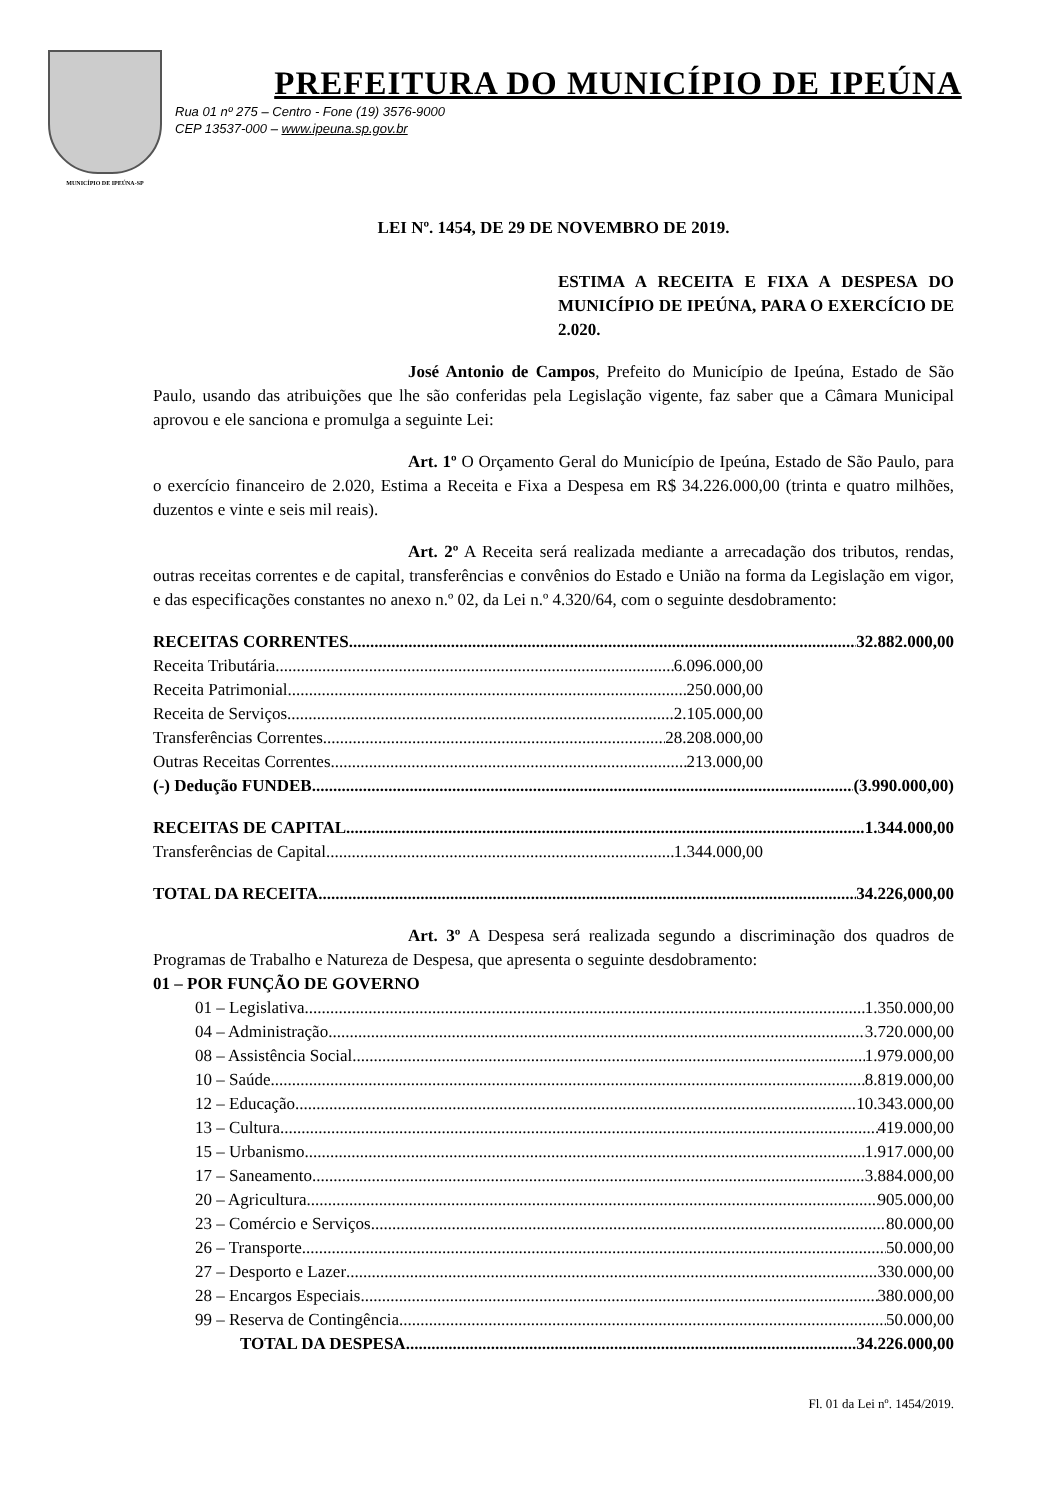MUNICÍPIO DE IPEÚNA-SP
PREFEITURA DO MUNICÍPIO DE IPEÚNA
Rua 01 nº 275 – Centro - Fone (19) 3576-9000
CEP 13537-000 – www.ipeuna.sp.gov.br
LEI Nº. 1454, DE 29 DE NOVEMBRO DE 2019.
ESTIMA A RECEITA E FIXA A DESPESA DO MUNICÍPIO DE IPEÚNA, PARA O EXERCÍCIO DE 2.020.
José Antonio de Campos, Prefeito do Município de Ipeúna, Estado de São Paulo, usando das atribuições que lhe são conferidas pela Legislação vigente, faz saber que a Câmara Municipal aprovou e ele sanciona e promulga a seguinte Lei:
Art. 1º O Orçamento Geral do Município de Ipeúna, Estado de São Paulo, para o exercício financeiro de 2.020, Estima a Receita e Fixa a Despesa em R$ 34.226.000,00 (trinta e quatro milhões, duzentos e vinte e seis mil reais).
Art. 2º A Receita será realizada mediante a arrecadação dos tributos, rendas, outras receitas correntes e de capital, transferências e convênios do Estado e União na forma da Legislação em vigor, e das especificações constantes no anexo n.º 02, da Lei n.º 4.320/64, com o seguinte desdobramento:
RECEITAS CORRENTES 32.882.000,00
Receita Tributária 6.096.000,00
Receita Patrimonial 250.000,00
Receita de Serviços 2.105.000,00
Transferências Correntes 28.208.000,00
Outras Receitas Correntes 213.000,00
(-) Dedução FUNDEB (3.990.000,00)
RECEITAS DE CAPITAL 1.344.000,00
Transferências de Capital 1.344.000,00
TOTAL DA RECEITA 34.226,000,00
Art. 3º A Despesa será realizada segundo a discriminação dos quadros de Programas de Trabalho e Natureza de Despesa, que apresenta o seguinte desdobramento:
01 – POR FUNÇÃO DE GOVERNO
01 – Legislativa 1.350.000,00
04 – Administração 3.720.000,00
08 – Assistência Social 1.979.000,00
10 – Saúde 8.819.000,00
12 – Educação 10.343.000,00
13 – Cultura 419.000,00
15 – Urbanismo 1.917.000,00
17 – Saneamento 3.884.000,00
20 – Agricultura 905.000,00
23 – Comércio e Serviços 80.000,00
26 – Transporte 50.000,00
27 – Desporto e Lazer 330.000,00
28 – Encargos Especiais 380.000,00
99 – Reserva de Contingência 50.000,00
TOTAL DA DESPESA 34.226.000,00
Fl. 01 da Lei nº. 1454/2019.